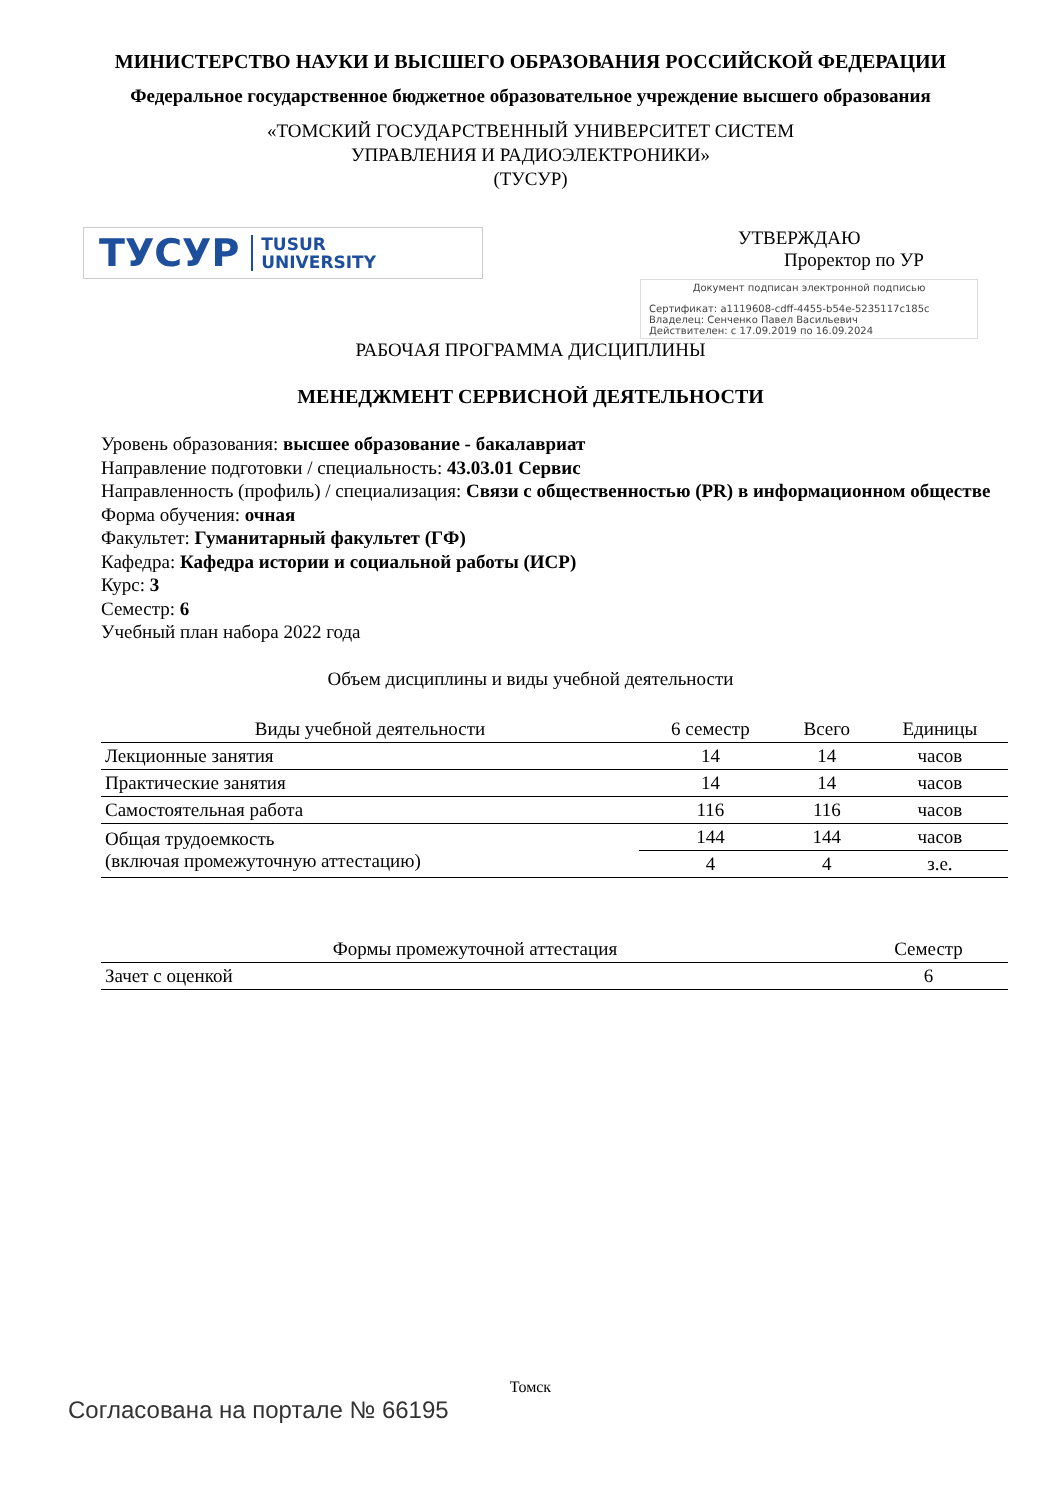МИНИСТЕРСТВО НАУКИ И ВЫСШЕГО ОБРАЗОВАНИЯ РОССИЙСКОЙ ФЕДЕРАЦИИ
Федеральное государственное бюджетное образовательное учреждение высшего образования
«ТОМСКИЙ ГОСУДАРСТВЕННЫЙ УНИВЕРСИТЕТ СИСТЕМ
УПРАВЛЕНИЯ И РАДИОЭЛЕКТРОНИКИ»
(ТУСУР)
ТУСУР TUSUR
UNIVERSITY
УТВЕРЖДАЮ
Проректор по УР
Документ подписан электронной подписью
Сертификат: a1119608-cdff-4455-b54e-5235117c185c
Владелец: Сенченко Павел Васильевич
Действителен: с 17.09.2019 по 16.09.2024
РАБОЧАЯ ПРОГРАММА ДИСЦИПЛИНЫ
МЕНЕДЖМЕНТ СЕРВИСНОЙ ДЕЯТЕЛЬНОСТИ
Уровень образования: высшее образование - бакалавриат
Направление подготовки / специальность: 43.03.01 Сервис
Направленность (профиль) / специализация: Связи с общественностью (PR) в информационном обществе
Форма обучения: очная
Факультет: Гуманитарный факультет (ГФ)
Кафедра: Кафедра истории и социальной работы (ИСР)
Курс: 3
Семестр: 6
Учебный план набора 2022 года
Объем дисциплины и виды учебной деятельности
| Виды учебной деятельности | 6 семестр | Всего | Единицы |
| --- | --- | --- | --- |
| Лекционные занятия | 14 | 14 | часов |
| Практические занятия | 14 | 14 | часов |
| Самостоятельная работа | 116 | 116 | часов |
| Общая трудоемкость (включая промежуточную аттестацию) | 144 | 144 | часов |
| | 4 | 4 | з.е. |
| Формы промежуточной аттестация | Семестр |
| --- | --- |
| Зачет с оценкой | 6 |
Томск
Согласована на портале № 66195